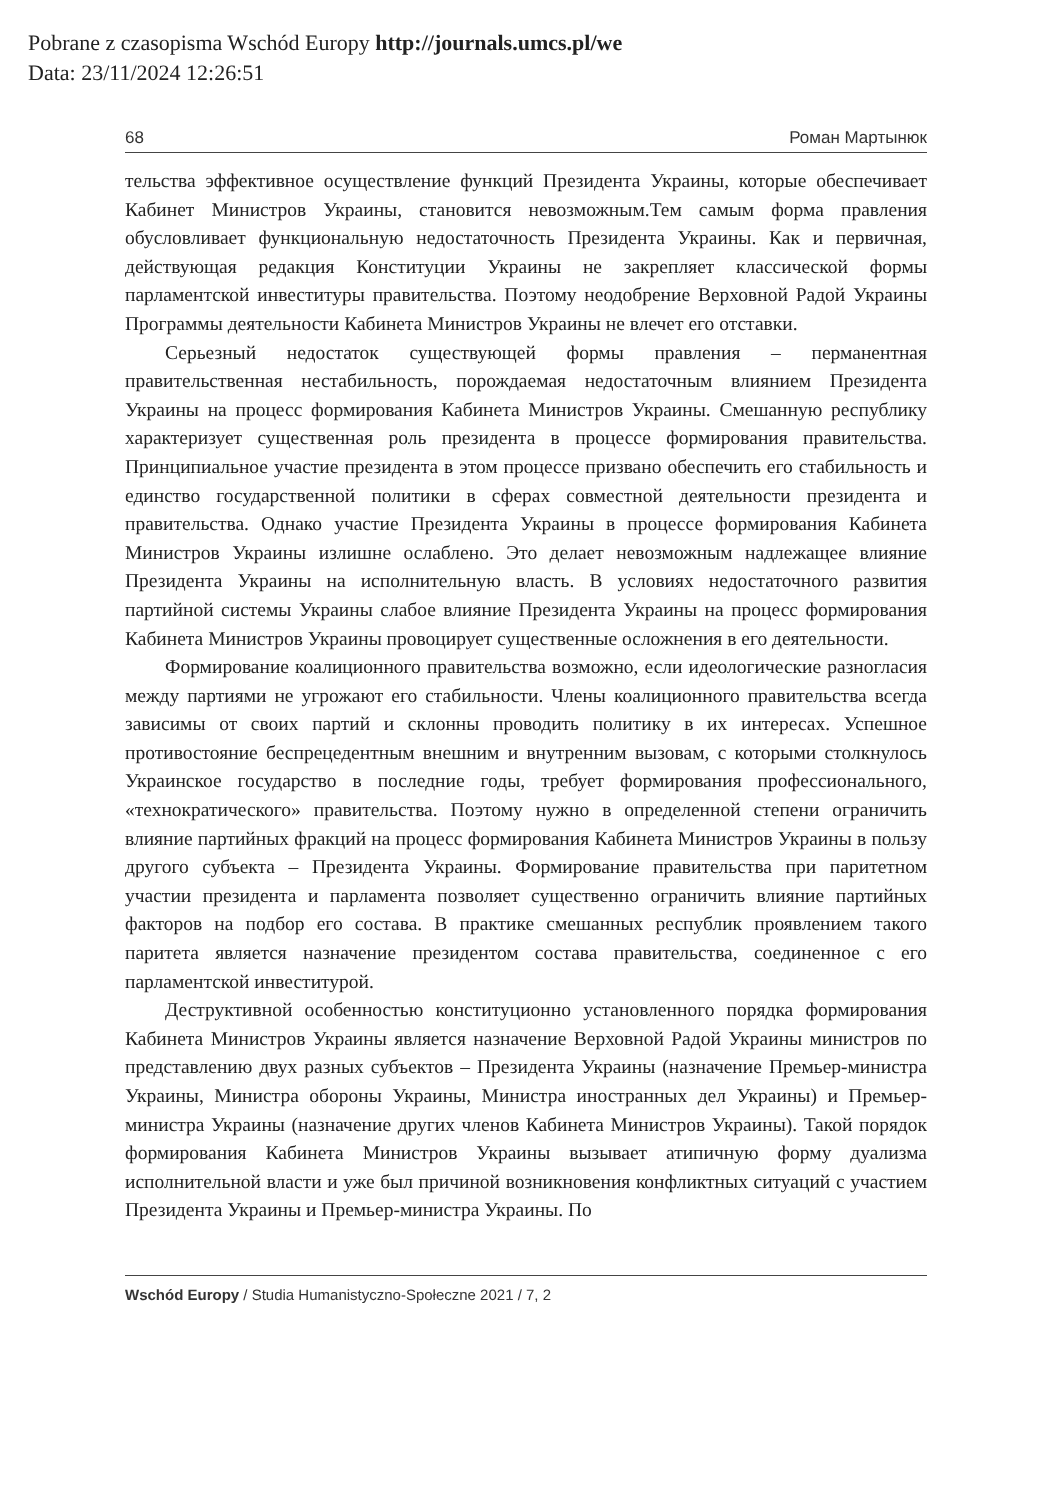Pobrane z czasopisma Wschód Europy http://journals.umcs.pl/we
Data: 23/11/2024 12:26:51
68 Роман Мартынюк
тельства эффективное осуществление функций Президента Украины, которые обеспечивает Кабинет Министров Украины, становится невозможным.Тем самым форма правления обусловливает функциональную недостаточность Президента Украины. Как и первичная, действующая редакция Конституции Украины не закрепляет классической формы парламентской инвеституры правительства. Поэтому неодобрение Верховной Радой Украины Программы деятельности Кабинета Министров Украины не влечет его отставки.
Серьезный недостаток существующей формы правления – перманентная правительственная нестабильность, порождаемая недостаточным влиянием Президента Украины на процесс формирования Кабинета Министров Украины. Смешанную республику характеризует существенная роль президента в процессе формирования правительства. Принципиальное участие президента в этом процессе призвано обеспечить его стабильность и единство государственной политики в сферах совместной деятельности президента и правительства. Однако участие Президента Украины в процессе формирования Кабинета Министров Украины излишне ослаблено. Это делает невозможным надлежащее влияние Президента Украины на исполнительную власть. В условиях недостаточного развития партийной системы Украины слабое влияние Президента Украины на процесс формирования Кабинета Министров Украины провоцирует существенные осложнения в его деятельности.
Формирование коалиционного правительства возможно, если идеологические разногласия между партиями не угрожают его стабильности. Члены коалиционного правительства всегда зависимы от своих партий и склонны проводить политику в их интересах. Успешное противостояние беспрецедентным внешним и внутренним вызовам, с которыми столкнулось Украинское государство в последние годы, требует формирования профессионального, «технократического» правительства. Поэтому нужно в определенной степени ограничить влияние партийных фракций на процесс формирования Кабинета Министров Украины в пользу другого субъекта – Президента Украины. Формирование правительства при паритетном участии президента и парламента позволяет существенно ограничить влияние партийных факторов на подбор его состава. В практике смешанных республик проявлением такого паритета является назначение президентом состава правительства, соединенное с его парламентской инвеститурой.
Деструктивной особенностью конституционно установленного порядка формирования Кабинета Министров Украины является назначение Верховной Радой Украины министров по представлению двух разных субъектов – Президента Украины (назначение Премьер-министра Украины, Министра обороны Украины, Министра иностранных дел Украины) и Премьер-министра Украины (назначение других членов Кабинета Министров Украины). Такой порядок формирования Кабинета Министров Украины вызывает атипичную форму дуализма исполнительной власти и уже был причиной возникновения конфликтных ситуаций с участием Президента Украины и Премьер-министра Украины. По
Wschód Europy / Studia Humanistyczno-Społeczne 2021 / 7, 2